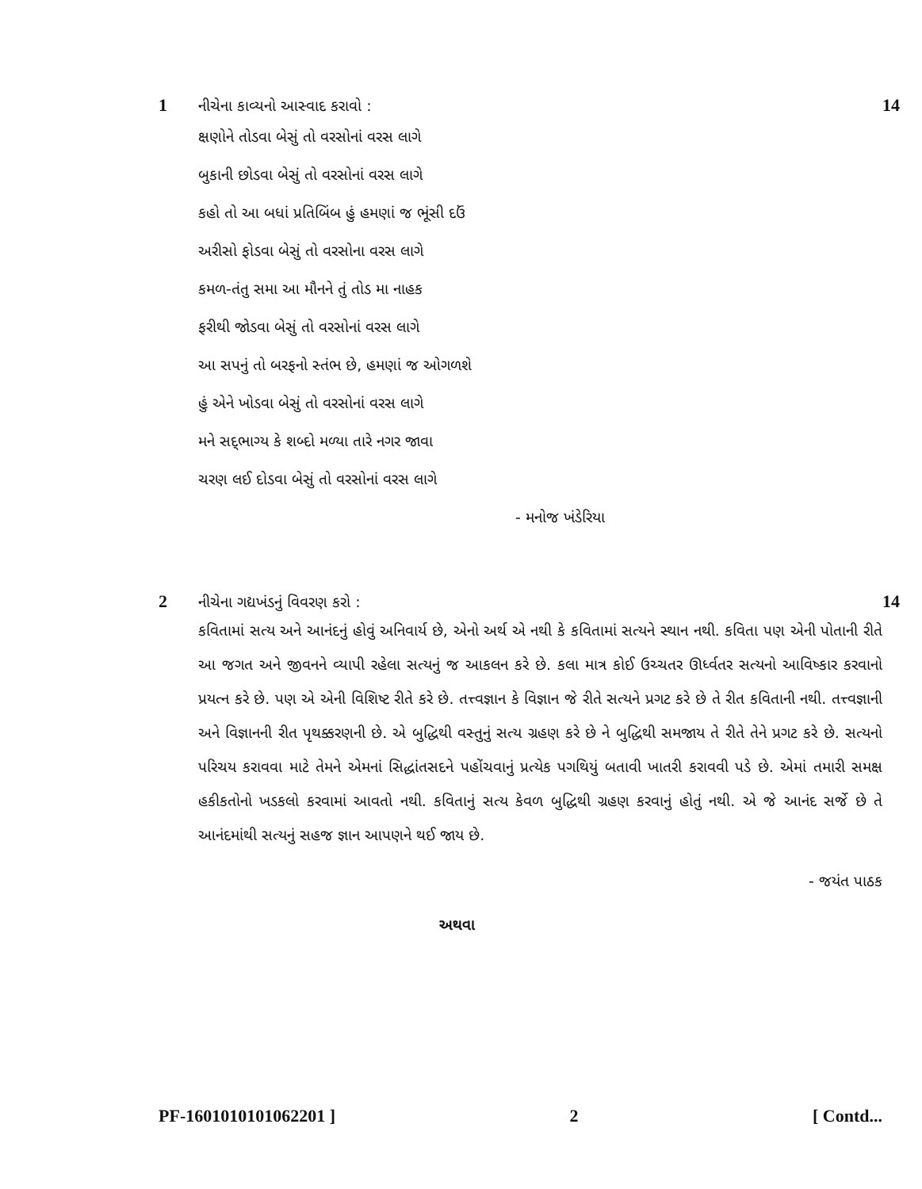1
નીચેના કાવ્યનો આસ્વાદ કરાવો :
14
ક્ષણોને તોડવા બેસું તો વરસોનાં વરસ લાગે
બુકાની છોડવા બેસું તો વરસોનાં વરસ લાગે
કહો તો આ બધાં પ્રતિબિંબ હું હમણાં જ ભૂંસી દઉં
અરીસો ફોડવા બેસું તો વરસોના વરસ લાગે
કમળ-તંતુ સમા આ મૌનને તું તોડ મા નાહક
ફરીથી જોડવા બેસું તો વરસોનાં વરસ લાગે
આ સપનું તો બરફનો સ્તંભ છે, હમણાં જ ઓગળશે
હું એને ખોડવા બેસું તો વરસોનાં વરસ લાગે
મને સદ્‌ભાગ્ય કે શબ્દો મળ્યા તારે નગર જાવા
ચરણ લઈ દોડવા બેસું તો વરસોનાં વરસ લાગે
- મનોજ ખંડેરિયા
2
નીચેના ગદ્યખંડનું વિવરણ કરો :
14
કવિતામાં સત્ય અને આનંદનું હોવું અનિવાર્ય છે, એનો અર્થ એ નથી કે કવિતામાં સત્યને સ્થાન નથી. કવિતા પણ એની પોતાની રીતે આ જગત અને જીવનને વ્યાપી રહેલા સત્યનું જ આકલન કરે છે. કલા માત્ર કોઈ ઉચ્ચતર ઊર્ધ્વતર સત્યનો આવિષ્કાર કરવાનો પ્રયત્ન કરે છે. પણ એ એની વિશિષ્ટ રીતે કરે છે. તત્ત્વજ્ઞાન કે વિજ્ઞાન જે રીતે સત્યને પ્રગટ કરે છે તે રીત કવિતાની નથી. તત્ત્વજ્ઞાની અને વિજ્ઞાનની રીત પૃથક્કરણની છે. એ બુદ્ધિથી વસ્તુનું સત્ય ગ્રહણ કરે છે ને બુદ્ધિથી સમજાય તે રીતે તેને પ્રગટ કરે છે. સત્યનો પરિચય કરાવવા માટે તેમને એમનાં સિદ્ધાંતસદને પહોંચવાનું પ્રત્યેક પગથિયું બતાવી ખાતરી કરાવવી પડે છે. એમાં તમારી સમક્ષ હકીકતોનો ખડકલો કરવામાં આવતો નથી. કવિતાનું સત્ય કેવળ બુદ્ધિથી ગ્રહણ કરવાનું હોતું નથી. એ જે આનંદ સર્જે છે તે આનંદમાંથી સત્યનું સહજ જ્ઞાન આપણને થઈ જાય છે.
- જયંત પાઠક
અથવા
PF-1601010101062201 ] 2 [ Contd...